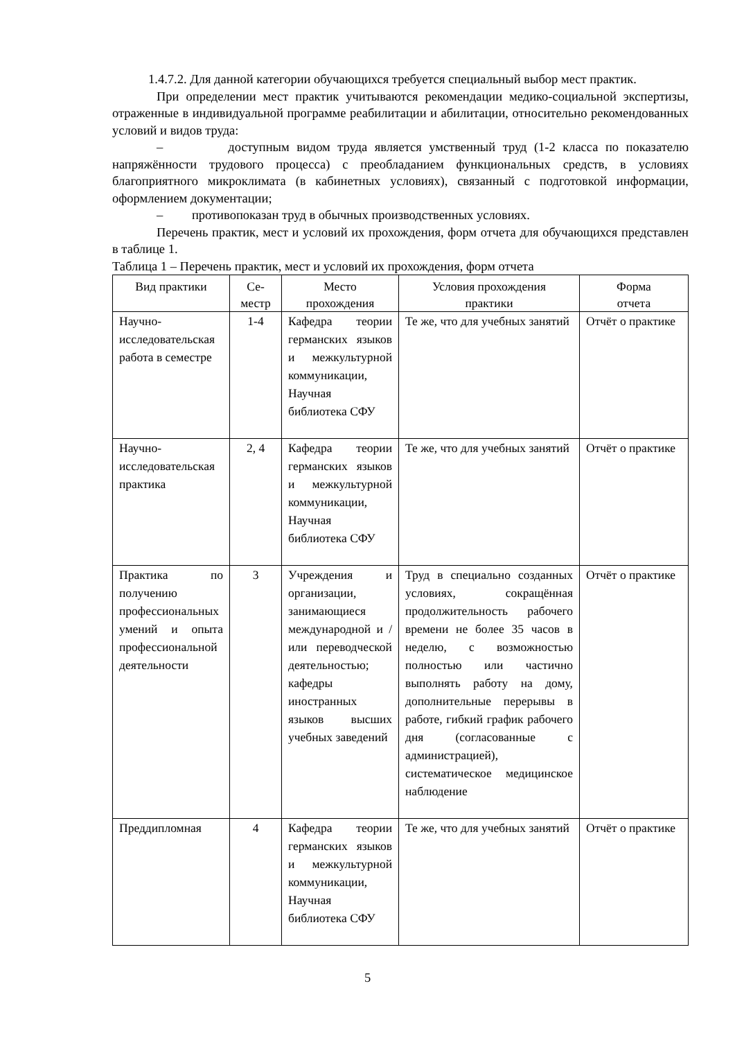1.4.7.2. Для данной категории обучающихся требуется специальный выбор мест практик.
При определении мест практик учитываются рекомендации медико-социальной экспертизы, отраженные в индивидуальной программе реабилитации и абилитации, относительно рекомендованных условий и видов труда:
– доступным видом труда является умственный труд (1-2 класса по показателю напряжённости трудового процесса) с преобладанием функциональных средств, в условиях благоприятного микроклимата (в кабинетных условиях), связанный с подготовкой информации, оформлением документации;
– противопоказан труд в обычных производственных условиях.
Перечень практик, мест и условий их прохождения, форм отчета для обучающихся представлен в таблице 1.
Таблица 1 – Перечень практик, мест и условий их прохождения, форм отчета
| Вид практики | Се- местр | Место прохождения | Условия прохождения практики | Форма отчета |
| --- | --- | --- | --- | --- |
| Научно-исследовательская работа в семестре | 1-4 | Кафедра теории германских языков и межкультурной коммуникации, Научная библиотека СФУ | Те же, что для учебных занятий | Отчёт о практике |
| Научно-исследовательская практика | 2, 4 | Кафедра теории германских языков и межкультурной коммуникации, Научная библиотека СФУ | Те же, что для учебных занятий | Отчёт о практике |
| Практика по получению профессиональных умений и опыта профессиональной деятельности | 3 | Учреждения и организации, занимающиеся международной и / или переводческой деятельностью; кафедры иностранных языков высших учебных заведений | Труд в специально созданных условиях, сокращённая продолжительность рабочего времени не более 35 часов в неделю, с возможностью полностью или частично выполнять работу на дому, дополнительные перерывы в работе, гибкий график рабочего дня (согласованные с администрацией), систематическое медицинское наблюдение | Отчёт о практике |
| Преддипломная | 4 | Кафедра теории германских языков и межкультурной коммуникации, Научная библиотека СФУ | Те же, что для учебных занятий | Отчёт о практике |
5